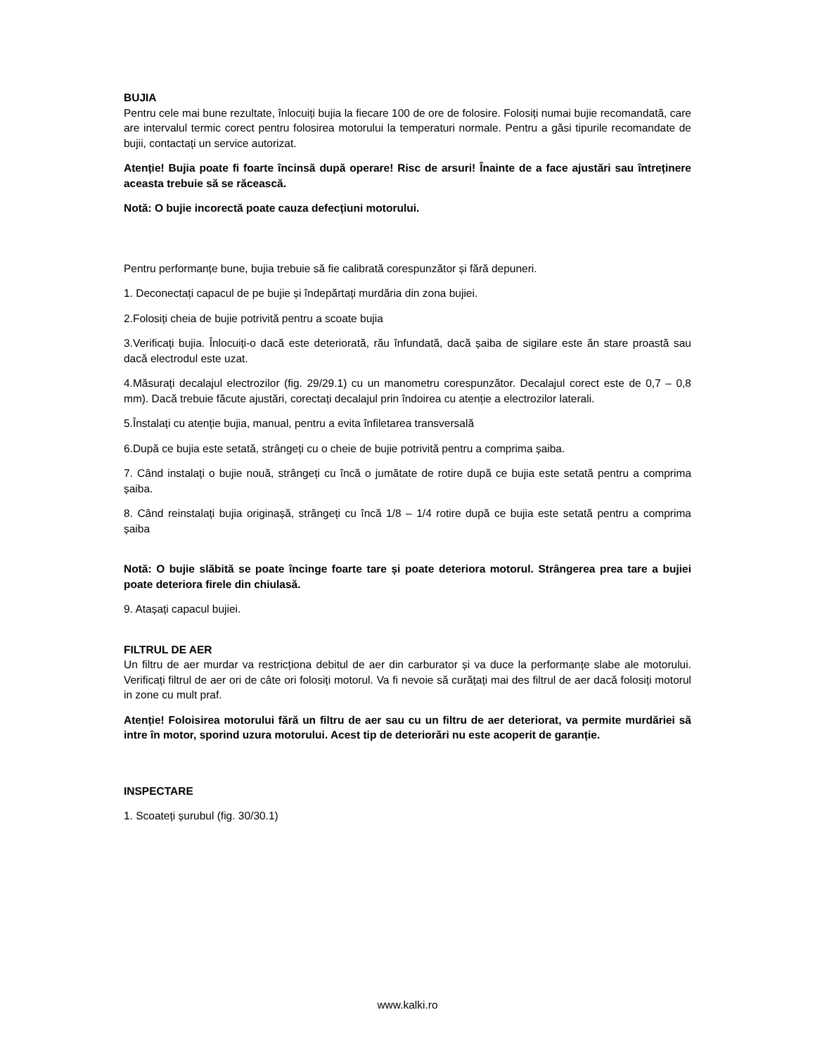BUJIA
Pentru cele mai bune rezultate, înlocuiți bujia la fiecare 100 de ore de folosire. Folosiți numai bujie recomandată, care are intervalul termic corect pentru folosirea motorului la temperaturi normale. Pentru a găsi tipurile recomandate de bujii, contactați un service autorizat.
Atenție! Bujia poate fi foarte încinsă după operare! Risc de arsuri! Înainte de a face ajustări sau întreținere aceasta trebuie să se răcească.
Notă: O bujie incorectă poate cauza defecțiuni motorului.
Pentru performanțe bune, bujia trebuie să fie calibrată corespunzător și fără depuneri.
1. Deconectați capacul de pe bujie și îndepărtați murdăria din zona bujiei.
2.Folosiți cheia de bujie potrivită pentru a scoate bujia
3.Verificați bujia. Înlocuiți-o dacă este deteriorată, rău înfundată, dacă șaiba de sigilare este ăn stare proastă sau dacă electrodul este uzat.
4.Măsurați decalajul electrozilor (fig. 29/29.1) cu un manometru corespunzător. Decalajul corect este de 0,7 – 0,8 mm). Dacă trebuie făcute ajustări, corectați decalajul prin îndoirea cu atenție a electrozilor laterali.
5.Înstalați cu atenție bujia, manual, pentru a evita înfiletarea transversală
6.După ce bujia este setată, strângeți cu o cheie de bujie potrivită pentru a comprima șaiba.
7. Când instalați o bujie nouă, strângeți cu încă o jumătate de rotire după ce bujia este setată pentru a comprima șaiba.
8. Când reinstalați bujia originașă, strângeți cu încă 1/8 – 1/4 rotire după ce bujia este setată pentru a comprima șaiba
Notă: O bujie slăbită se poate încinge foarte tare și poate deteriora motorul. Strângerea prea tare a bujiei poate deteriora firele din chiulasă.
9. Atașați capacul bujiei.
FILTRUL DE AER
Un filtru de aer murdar va restricționa debitul de aer din carburator și va duce la performanțe slabe ale motorului. Verificați filtrul de aer ori de câte ori folosiți motorul. Va fi nevoie să curățați mai des filtrul de aer dacă folosiți motorul in zone cu mult praf.
Atenție! Foloisirea motorului fără un filtru de aer sau cu un filtru de aer deteriorat, va permite murdăriei să intre în motor, sporind uzura motorului. Acest tip de deteriorări nu este acoperit de garanție.
INSPECTARE
1. Scoateți șurubul (fig. 30/30.1)
www.kalki.ro